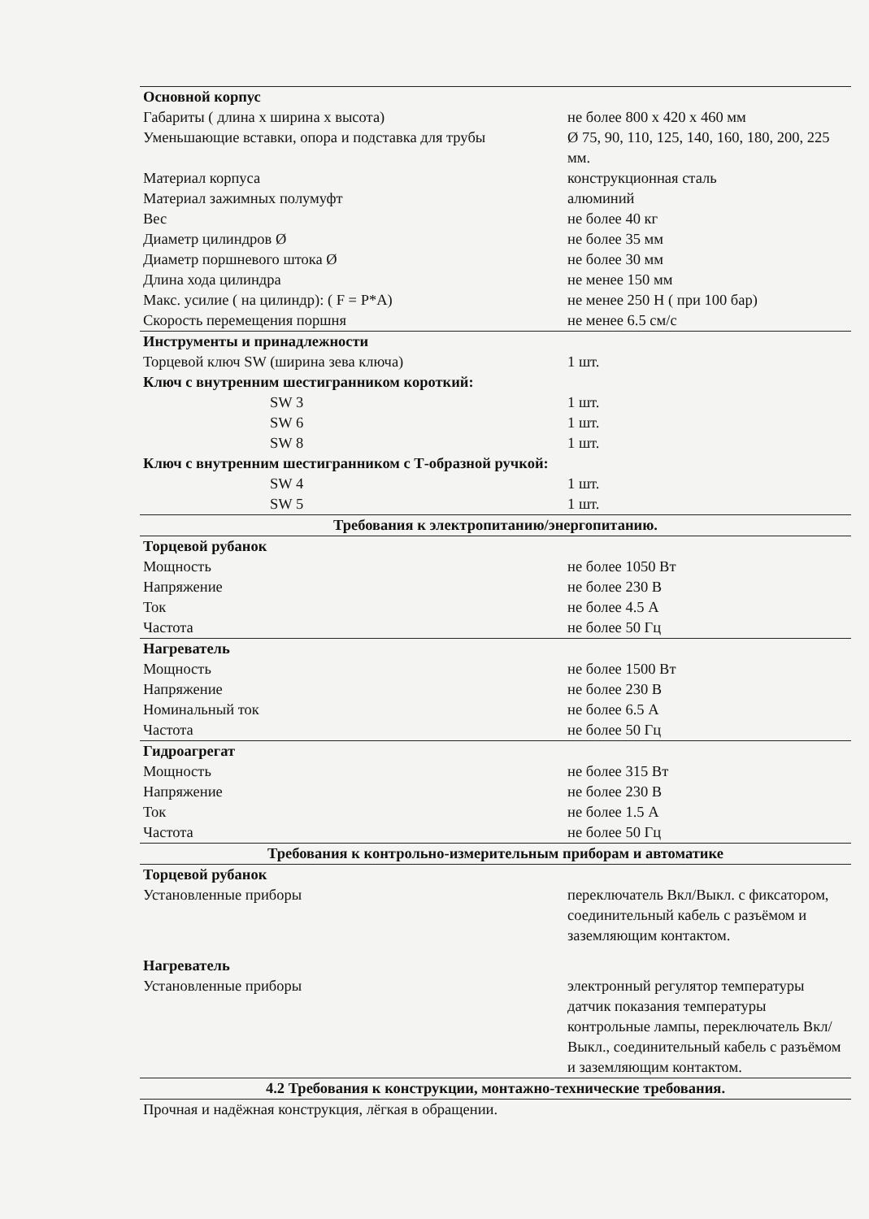| Основной корпус | |
| Габариты ( длина х ширина х высота) | не более 800 х 420 х 460 мм |
| Уменьшающие вставки, опора и подставка для трубы | Ø 75, 90, 110, 125, 140, 160, 180, 200, 225 мм. |
| Материал корпуса | конструкционная сталь |
| Материал зажимных полумуфт | алюминий |
| Вес | не более 40 кг |
| Диаметр цилиндров Ø | не более 35 мм |
| Диаметр поршневого штока Ø | не более 30 мм |
| Длина хода цилиндра | не менее 150 мм |
| Макс. усилие ( на цилиндр): ( F = P*A) | не менее 250 Н ( при 100 бар) |
| Скорость перемещения поршня | не менее 6.5 см/с |
| Инструменты и принадлежности | |
| Торцевой ключ SW (ширина зева ключа) | 1 шт. |
| Ключ с внутренним шестигранником короткий: | |
| SW 3 | 1 шт. |
| SW 6 | 1 шт. |
| SW 8 | 1 шт. |
| Ключ с внутренним шестигранником с Т-образной ручкой: | |
| SW 4 | 1 шт. |
| SW 5 | 1 шт. |
| Требования к электропитанию/энергопитанию. | |
| Торцевой рубанок | |
| Мощность | не более 1050 Вт |
| Напряжение | не более 230 В |
| Ток | не более 4.5 А |
| Частота | не более 50 Гц |
| Нагреватель | |
| Мощность | не более 1500 Вт |
| Напряжение | не более 230 В |
| Номинальный ток | не более 6.5 А |
| Частота | не более 50 Гц |
| Гидроагрегат | |
| Мощность | не более 315 Вт |
| Напряжение | не более 230 В |
| Ток | не более 1.5 А |
| Частота | не более 50 Гц |
| Требования к контрольно-измерительным приборам и автоматике | |
| Торцевой рубанок | |
| Установленные приборы | переключатель Вкл/Выкл. с фиксатором, соединительный кабель с разъёмом и заземляющим контактом. |
| Нагреватель | |
| Установленные приборы | электронный регулятор температуры датчик показания температуры контрольные лампы, переключатель Вкл/Выкл., соединительный кабель с разъёмом и заземляющим контактом. |
| 4.2 Требования к конструкции, монтажно-технические требования. | |
| Прочная и надёжная конструкция, лёгкая в обращении. | |